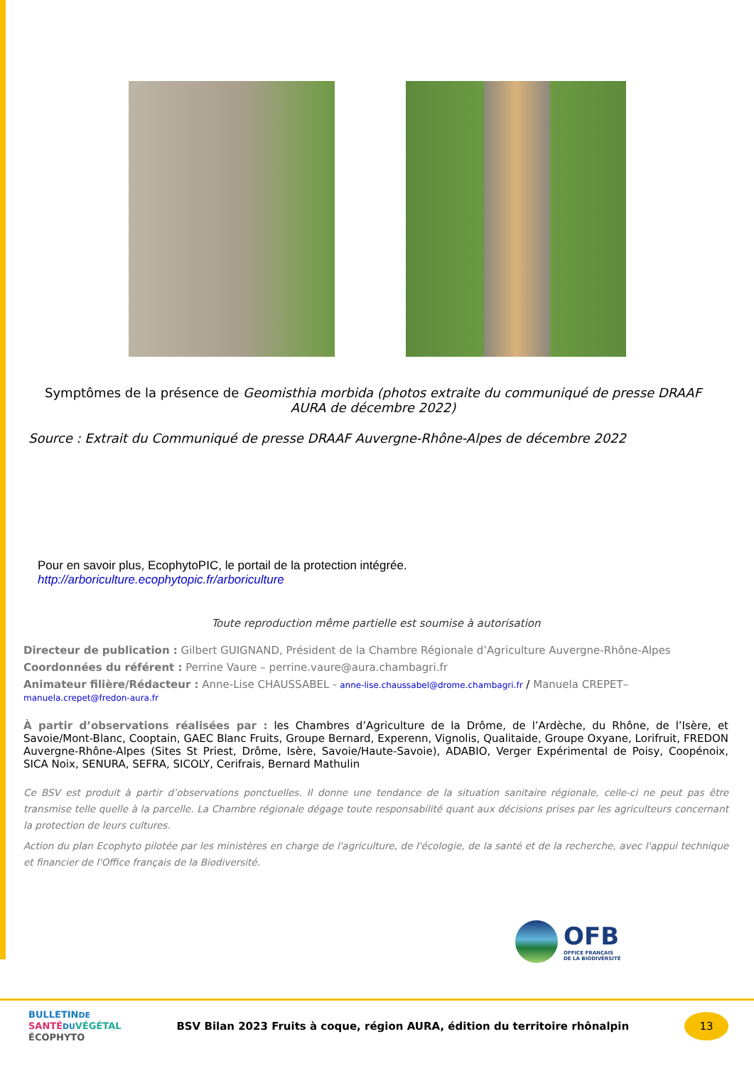Symptômes de la présence de Geomisthia morbida (photos extraite du communiqué de presse DRAAF AURA de décembre 2022)
Source : Extrait du Communiqué de presse DRAAF Auvergne-Rhône-Alpes de décembre 2022
Pour en savoir plus, EcophytoPIC, le portail de la protection intégrée.
http://arboriculture.ecophytopic.fr/arboriculture
Toute reproduction même partielle est soumise à autorisation
Directeur de publication : Gilbert GUIGNAND, Président de la Chambre Régionale d’Agriculture Auvergne-Rhône-Alpes
Coordonnées du référent : Perrine Vaure – perrine.vaure@aura.chambagri.fr
Animateur filière/Rédacteur : Anne-Lise CHAUSSABEL - anne-lise.chaussabel@drome.chambagri.fr / Manuela CREPET– manuela.crepet@fredon-aura.fr
À partir d’observations réalisées par : les Chambres d’Agriculture de la Drôme, de l’Ardèche, du Rhône, de l’Isère, et Savoie/Mont-Blanc, Cooptain, GAEC Blanc Fruits, Groupe Bernard, Experenn, Vignolis, Qualitaide, Groupe Oxyane, Lorifruit, FREDON Auvergne-Rhône-Alpes (Sites St Priest, Drôme, Isère, Savoie/Haute-Savoie), ADABIO, Verger Expérimental de Poisy, Coopénoix, SICA Noix, SENURA, SEFRA, SICOLY, Cerifrais, Bernard Mathulin
Ce BSV est produit à partir d’observations ponctuelles. Il donne une tendance de la situation sanitaire régionale, celle-ci ne peut pas être transmise telle quelle à la parcelle. La Chambre régionale dégage toute responsabilité quant aux décisions prises par les agriculteurs concernant la protection de leurs cultures.
Action du plan Ecophyto pilotée par les ministères en charge de l'agriculture, de l'écologie, de la santé et de la recherche, avec l'appui technique et financier de l'Office français de la Biodiversité.
OFB
OFFICE FRANÇAIS
DE LA BIODIVERSITÉ
BULLETINDE
SANTÉ DU VÉGÉTAL
ÉCOPHYTO
BSV Bilan 2023 Fruits à coque, région AURA, édition du territoire rhônalpin
13